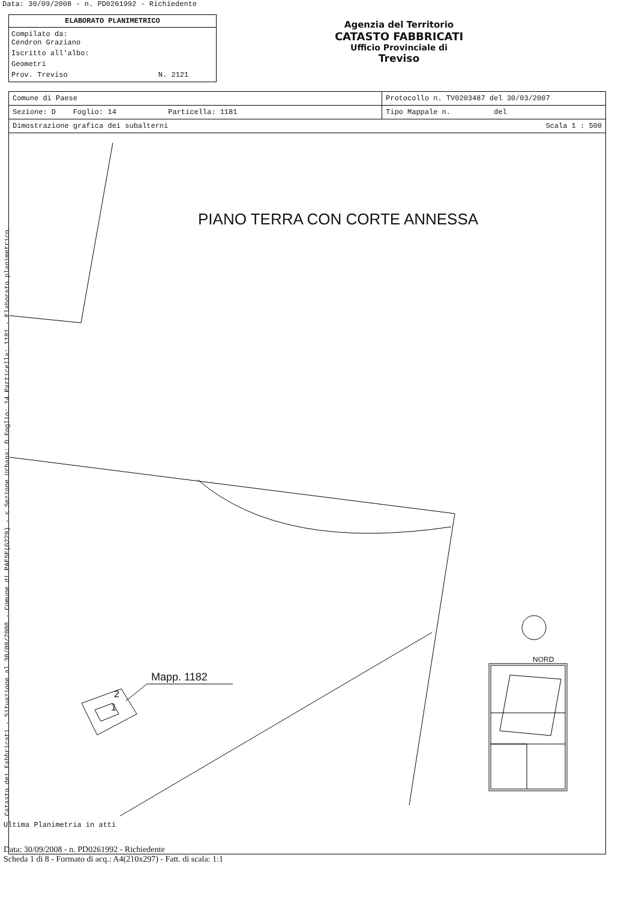Data: 30/09/2008 - n. PD0261992 - Richiedente
ELABORATO PLANIMETRICO
Compilato da:
Cendron Graziano
Iscritto all'albo:
Geometri
Prov. Treviso N. 2121
Agenzia del Territorio
CATASTO FABBRICATI
Ufficio Provinciale di
Treviso
| Comune di Paese | Protocollo n. TV0203487 del 30/03/2007 |
| Sezione: D Foglio: 14 Particella: 1181 | Tipo Mappale n. del |
| Dimostrazione grafica dei subalterni | Scala 1 : 500 |
PIANO TERRA CON CORTE ANNESSA
Mapp. 1182
2
1
NORD
Ultima Planimetria in atti
Data: 30/09/2008 - n. PD0261992 - Richiedente
Scheda 1 di 8 - Formato di acq.: A4(210x297) - Fatt. di scala: 1:1
Catasto dei Fabbricati - Situazione al 30/09/2008 - Comune di PAESE(G229) - < Sezione Urbana: D Foglio: 14 Particella: 1181 - Elaborato planimetrico